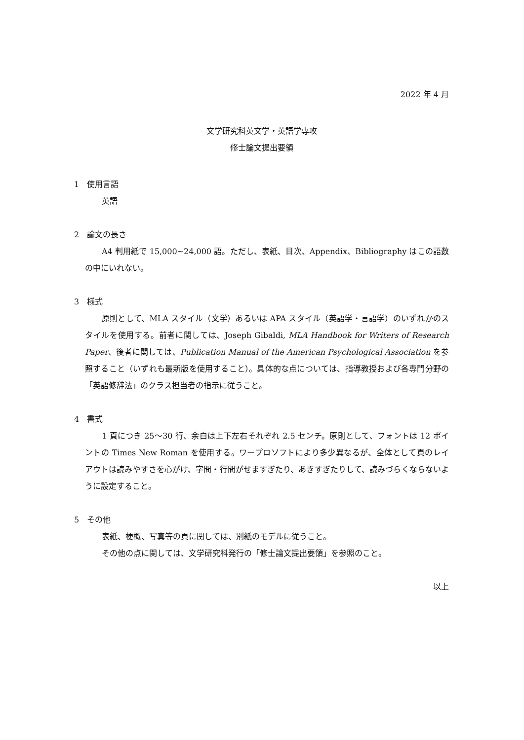2022 年 4 月
文学研究科英文学・英語学専攻
修士論文提出要領
1　使用言語
英語
2　論文の長さ
A4 判用紙で 15,000~24,000 語。ただし、表紙、目次、Appendix、Bibliography はこの語数の中にいれない。
3　様式
原則として、MLA スタイル（文学）あるいは APA スタイル（英語学・言語学）のいずれかのスタイルを使用する。前者に関しては、Joseph Gibaldi, MLA Handbook for Writers of Research Paper、後者に関しては、Publication Manual of the American Psychological Association を参照すること（いずれも最新版を使用すること）。具体的な点については、指導教授および各専門分野の「英語修辞法」のクラス担当者の指示に従うこと。
4　書式
1 頁につき 25〜30 行、余白は上下左右それぞれ 2.5 センチ。原則として、フォントは 12 ポイントの Times New Roman を使用する。ワープロソフトにより多少異なるが、全体として頁のレイアウトは読みやすさを心がけ、字間・行間がせますぎたり、あきすぎたりして、読みづらくならないように設定すること。
5　その他
表紙、梗概、写真等の頁に関しては、別紙のモデルに従うこと。
その他の点に関しては、文学研究科発行の「修士論文提出要領」を参照のこと。
以上